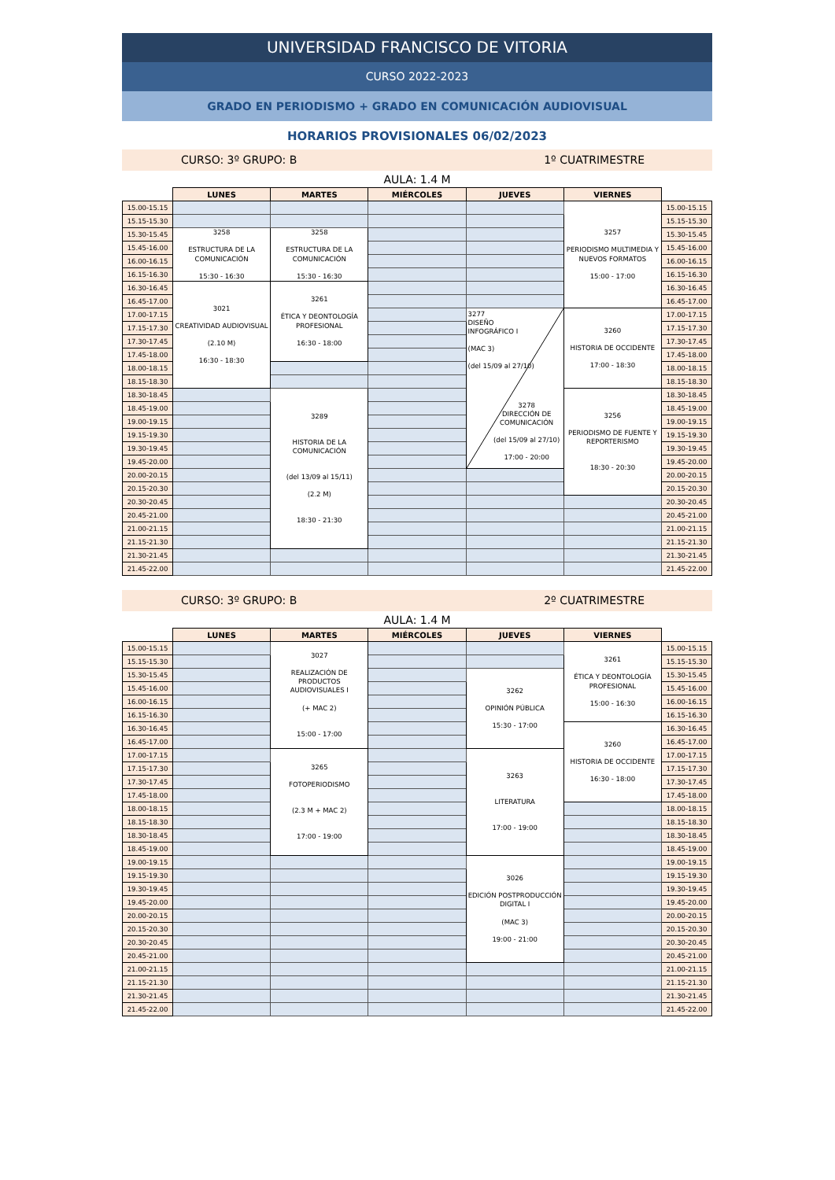UNIVERSIDAD FRANCISCO DE VITORIA
CURSO 2022-2023
GRADO EN PERIODISMO + GRADO EN COMUNICACIÓN AUDIOVISUAL
HORARIOS PROVISIONALES 06/02/2023
CURSO: 3º GRUPO: B 1º CUATRIMESTRE
AULA: 1.4 M
| | LUNES | MARTES | MIÉRCOLES | JUEVES | VIERNES | |
| --- | --- | --- | --- | --- | --- | --- |
| 15.00-15.15 | | | | | 3257 PERIODISMO MULTIMEDIA Y NUEVOS FORMATOS 15:00 - 17:00 | 15.00-15.15 |
| 15.15-15.30 | | | | | | 15.15-15.30 |
| 15.30-15.45 | 3258 ESTRUCTURA DE LA COMUNICACIÓN 15:30 - 16:30 | 3258 ESTRUCTURA DE LA COMUNICACIÓN 15:30 - 16:30 | | | | 15.30-15.45 |
| 15.45-16.00 | | | | | | 15.45-16.00 |
| 16.00-16.15 | | | | | | 16.00-16.15 |
| 16.15-16.30 | | | | | | 16.15-16.30 |
| 16.30-16.45 | 3021 CREATIVIDAD AUDIOVISUAL (2.10 M) 16:30 - 18:30 | 3261 ÉTICA Y DEONTOLOGÍA PROFESIONAL 16:30 - 18:00 | | | | 16.30-16.45 |
| 16.45-17.00 | | | | | | 16.45-17.00 |
| 17.00-17.15 | | | | 3277 DISEÑO INFOGRÁFICO I (MAC 3) (del 15/09 al 27/10) 3278 DIRECCIÓN DE COMUNICACIÓN (del 15/09 al 27/10) 17:00 - 20:00 | 3260 HISTORIA DE OCCIDENTE 17:00 - 18:30 | 17.00-17.15 |
| 17.15-17.30 | | | | | | 17.15-17.30 |
| 17.30-17.45 | | | | | | 17.30-17.45 |
| 17.45-18.00 | | | | | | 17.45-18.00 |
| 18.00-18.15 | | | | | | 18.00-18.15 |
| 18.15-18.30 | | | | | | 18.15-18.30 |
| 18.30-18.45 | | 3289 HISTORIA DE LA COMUNICACIÓN (del 13/09 al 15/11) (2.2 M) 18:30 - 21:30 | | | 3256 PERIODISMO DE FUENTE Y REPORTERISMO 18:30 - 20:30 | 18.30-18.45 |
| 18.45-19.00 | | | | | | 18.45-19.00 |
| 19.00-19.15 | | | | | | 19.00-19.15 |
| 19.15-19.30 | | | | | | 19.15-19.30 |
| 19.30-19.45 | | | | | | 19.30-19.45 |
| 19.45-20.00 | | | | | | 19.45-20.00 |
| 20.00-20.15 | | | | | | 20.00-20.15 |
| 20.15-20.30 | | | | | | 20.15-20.30 |
| 20.30-20.45 | | | | | | 20.30-20.45 |
| 20.45-21.00 | | | | | | 20.45-21.00 |
| 21.00-21.15 | | | | | | 21.00-21.15 |
| 21.15-21.30 | | | | | | 21.15-21.30 |
| 21.30-21.45 | | | | | | 21.30-21.45 |
| 21.45-22.00 | | | | | | 21.45-22.00 |
CURSO: 3º GRUPO: B 2º CUATRIMESTRE
AULA: 1.4 M
| | LUNES | MARTES | MIÉRCOLES | JUEVES | VIERNES | |
| --- | --- | --- | --- | --- | --- | --- |
| 15.00-15.15 | | 3027 REALIZACIÓN DE PRODUCTOS AUDIOVISUALES I (+ MAC 2) 15:00 - 17:00 | | | 3261 ÉTICA Y DEONTOLOGÍA PROFESIONAL 15:00 - 16:30 | 15.00-15.15 |
| 15.15-15.30 | | | | | | 15.15-15.30 |
| 15.30-15.45 | | | | 3262 OPINIÓN PÚBLICA 15:30 - 17:00 | | 15.30-15.45 |
| 15.45-16.00 | | | | | | 15.45-16.00 |
| 16.00-16.15 | | | | | | 16.00-16.15 |
| 16.15-16.30 | | | | | | 16.15-16.30 |
| 16.30-16.45 | | | | | 3260 HISTORIA DE OCCIDENTE 16:30 - 18:00 | 16.30-16.45 |
| 16.45-17.00 | | | | | | 16.45-17.00 |
| 17.00-17.15 | | 3265 FOTOPERIODISMO (2.3 M + MAC 2) 17:00 - 19:00 | | 3263 LITERATURA 17:00 - 19:00 | | 17.00-17.15 |
| 17.15-17.30 | | | | | | 17.15-17.30 |
| 17.30-17.45 | | | | | | 17.30-17.45 |
| 17.45-18.00 | | | | | | 17.45-18.00 |
| 18.00-18.15 | | | | | | 18.00-18.15 |
| 18.15-18.30 | | | | | | 18.15-18.30 |
| 18.30-18.45 | | | | | | 18.30-18.45 |
| 18.45-19.00 | | | | | | 18.45-19.00 |
| 19.00-19.15 | | | | 3026 EDICIÓN POSTPRODUCCIÓN DIGITAL I (MAC 3) 19:00 - 21:00 | | 19.00-19.15 |
| 19.15-19.30 | | | | | | 19.15-19.30 |
| 19.30-19.45 | | | | | | 19.30-19.45 |
| 19.45-20.00 | | | | | | 19.45-20.00 |
| 20.00-20.15 | | | | | | 20.00-20.15 |
| 20.15-20.30 | | | | | | 20.15-20.30 |
| 20.30-20.45 | | | | | | 20.30-20.45 |
| 20.45-21.00 | | | | | | 20.45-21.00 |
| 21.00-21.15 | | | | | | 21.00-21.15 |
| 21.15-21.30 | | | | | | 21.15-21.30 |
| 21.30-21.45 | | | | | | 21.30-21.45 |
| 21.45-22.00 | | | | | | 21.45-22.00 |